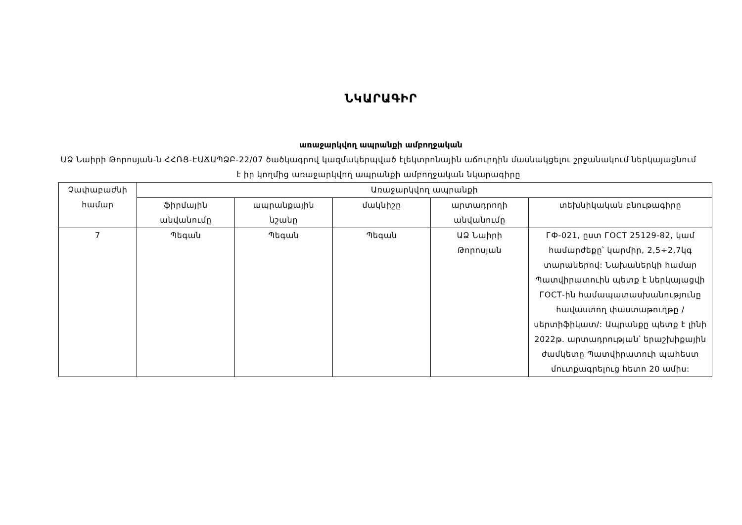ՆԿԱՐԱԳԻՐ
առաջարկվող ապրանքի ամբողջական
ԱՁ Նաիրի Թորոսյան-ն ՀՀՌՑ-ԷԱՃԱՊՁԲ-22/07 ծածկագրով կազմակերպված էլեկտրոնային աճուրդին մասնակցելու շրջանակում ներկայացնում է իր կողմից առաջարկվող ապրանքի ամբողջական նկարագիրը
| Չափաբաժնի համար | Առաջարկվող ապրանքի | | | | |
| --- | --- | --- | --- | --- | --- |
| | ֆիրմային անվանումը | ապրանքային նշանը | մակնիշը | արտադրողի անվանումը | տեխնիկական բնութագիրը |
| 7 | Պեգան | Պեգան | Պեգան | ԱՁ Նաիրի Թորոսյան | ГФ-021, ըստ ГОСТ 25129-82, կամ համարժեքը՝ կարմիր, 2,5÷2,7կգ տարաներով: Նախաներկի համար Պատվիրատուին պետք է ներկայացվի ГОСТ-ին համապատասխանությունը հավաստող փաստաթուղթը /սերտիֆիկատ/: Ապրանքը պետք է լինի 2022թ. արտադրության՝ երաշխիքային ժամկետը Պատվիրատուի պահեստ մուտքագրելուց հետո 20 ամիս: |